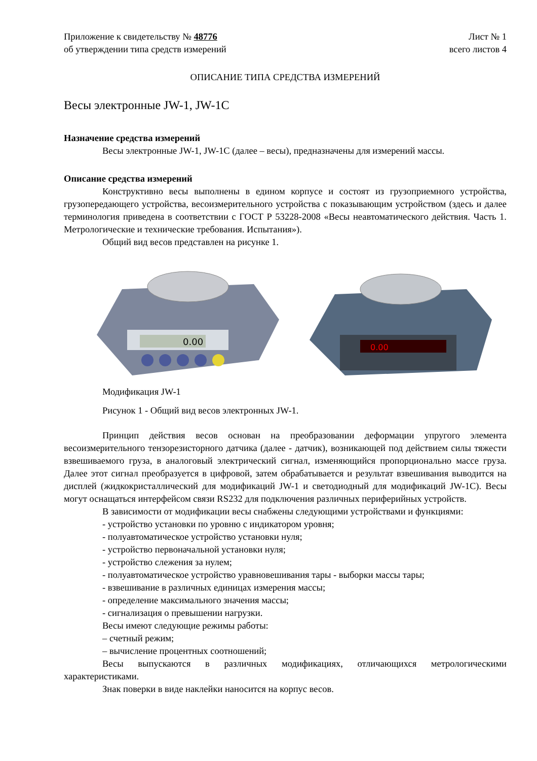Приложение к свидетельству № 48776 Лист № 1
об утверждении типа средств измерений всего листов 4
ОПИСАНИЕ ТИПА СРЕДСТВА ИЗМЕРЕНИЙ
Весы электронные JW-1, JW-1C
Назначение средства измерений
Весы электронные JW-1, JW-1C (далее – весы), предназначены для измерений массы.
Описание средства измерений
Конструктивно весы выполнены в едином корпусе и состоят из грузоприемного устройства, грузопередающего устройства, весоизмерительного устройства с показывающим устройством (здесь и далее терминология приведена в соответствии с ГОСТ Р 53228-2008 «Весы неавтоматического действия. Часть 1. Метрологические и технические требования. Испытания»).
Общий вид весов представлен на рисунке 1.
0.00
0.00
Модификация JW-1
Рисунок 1 - Общий вид весов электронных JW-1.
Принцип действия весов основан на преобразовании деформации упругого элемента весоизмерительного тензорезисторного датчика (далее - датчик), возникающей под действием силы тяжести взвешиваемого груза, в аналоговый электрический сигнал, изменяющийся пропорционально массе груза. Далее этот сигнал преобразуется в цифровой, затем обрабатывается и результат взвешивания выводится на дисплей (жидкокристаллический для модификаций JW-1 и светодиодный для модификаций JW-1C). Весы могут оснащаться интерфейсом связи RS232 для подключения различных периферийных устройств.
В зависимости от модификации весы снабжены следующими устройствами и функциями:
- устройство установки по уровню с индикатором уровня;
- полуавтоматическое устройство установки нуля;
- устройство первоначальной установки нуля;
- устройство слежения за нулем;
- полуавтоматическое устройство уравновешивания тары - выборки массы тары;
- взвешивание в различных единицах измерения массы;
- определение максимального значения массы;
- сигнализация о превышении нагрузки.
Весы имеют следующие режимы работы:
– счетный режим;
– вычисление процентных соотношений;
Весы выпускаются в различных модификациях, отличающихся метрологическими характеристиками.
Знак поверки в виде наклейки наносится на корпус весов.